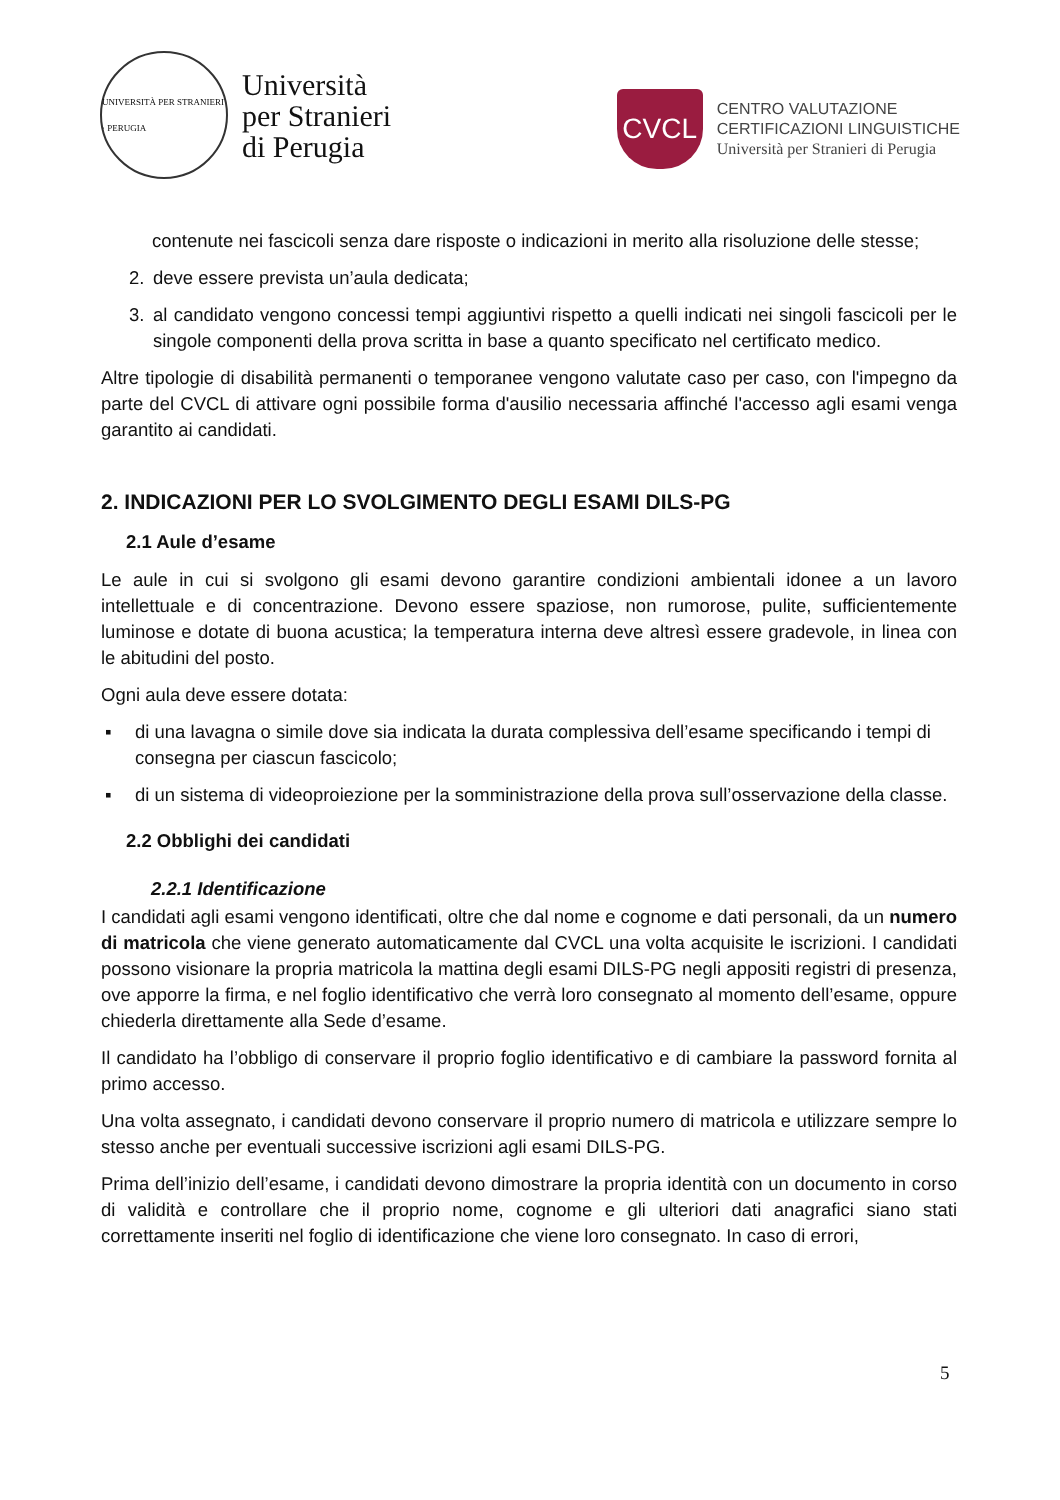UNIVERSITÀ PER STRANIERI · PERUGIA
Università
per Stranieri
di Perugia
CVCL
CENTRO VALUTAZIONE
CERTIFICAZIONI LINGUISTICHE
Università per Stranieri di Perugia
contenute nei fascicoli senza dare risposte o indicazioni in merito alla risoluzione delle stesse;
2. deve essere prevista un’aula dedicata;
3. al candidato vengono concessi tempi aggiuntivi rispetto a quelli indicati nei singoli fascicoli per le singole componenti della prova scritta in base a quanto specificato nel certificato medico.
Altre tipologie di disabilità permanenti o temporanee vengono valutate caso per caso, con l'impegno da parte del CVCL di attivare ogni possibile forma d'ausilio necessaria affinché l'accesso agli esami venga garantito ai candidati.
2. INDICAZIONI PER LO SVOLGIMENTO DEGLI ESAMI DILS-PG
2.1 Aule d’esame
Le aule in cui si svolgono gli esami devono garantire condizioni ambientali idonee a un lavoro intellettuale e di concentrazione. Devono essere spaziose, non rumorose, pulite, sufficientemente luminose e dotate di buona acustica; la temperatura interna deve altresì essere gradevole, in linea con le abitudini del posto.
Ogni aula deve essere dotata:
▪ di una lavagna o simile dove sia indicata la durata complessiva dell’esame specificando i tempi di consegna per ciascun fascicolo;
▪ di un sistema di videoproiezione per la somministrazione della prova sull’osservazione della classe.
2.2 Obblighi dei candidati
2.2.1 Identificazione
I candidati agli esami vengono identificati, oltre che dal nome e cognome e dati personali, da un numero di matricola che viene generato automaticamente dal CVCL una volta acquisite le iscrizioni. I candidati possono visionare la propria matricola la mattina degli esami DILS-PG negli appositi registri di presenza, ove apporre la firma, e nel foglio identificativo che verrà loro consegnato al momento dell’esame, oppure chiederla direttamente alla Sede d’esame.
Il candidato ha l’obbligo di conservare il proprio foglio identificativo e di cambiare la password fornita al primo accesso.
Una volta assegnato, i candidati devono conservare il proprio numero di matricola e utilizzare sempre lo stesso anche per eventuali successive iscrizioni agli esami DILS-PG.
Prima dell’inizio dell’esame, i candidati devono dimostrare la propria identità con un documento in corso di validità e controllare che il proprio nome, cognome e gli ulteriori dati anagrafici siano stati correttamente inseriti nel foglio di identificazione che viene loro consegnato. In caso di errori,
5